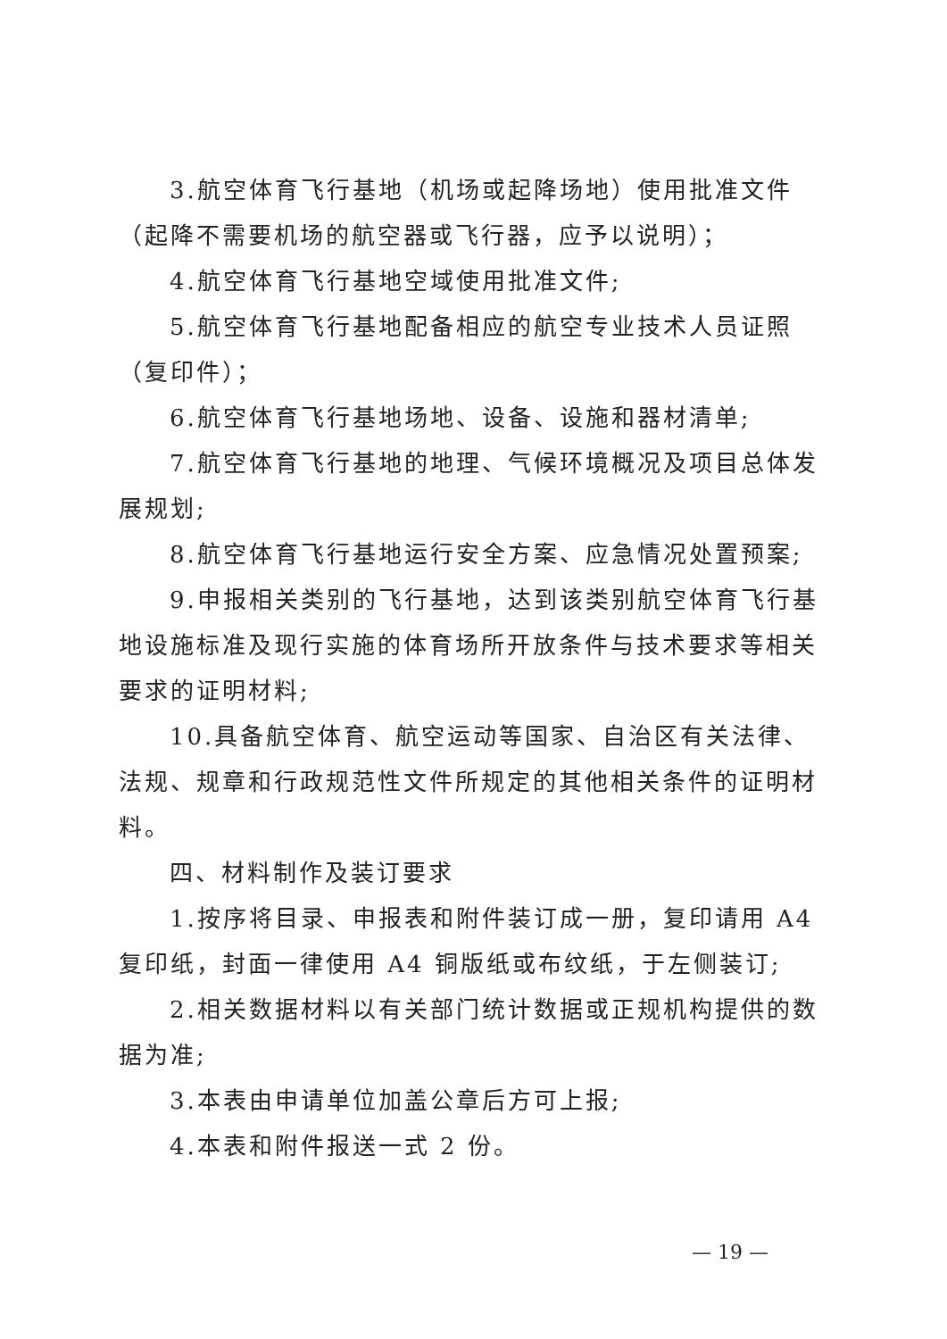3.航空体育飞行基地（机场或起降场地）使用批准文件（起降不需要机场的航空器或飞行器，应予以说明）；
4.航空体育飞行基地空域使用批准文件;
5.航空体育飞行基地配备相应的航空专业技术人员证照（复印件）；
6.航空体育飞行基地场地、设备、设施和器材清单;
7.航空体育飞行基地的地理、气候环境概况及项目总体发展规划;
8.航空体育飞行基地运行安全方案、应急情况处置预案;
9.申报相关类别的飞行基地，达到该类别航空体育飞行基地设施标准及现行实施的体育场所开放条件与技术要求等相关要求的证明材料;
10.具备航空体育、航空运动等国家、自治区有关法律、法规、规章和行政规范性文件所规定的其他相关条件的证明材料。
四、材料制作及装订要求
1.按序将目录、申报表和附件装订成一册，复印请用 A4 复印纸，封面一律使用 A4 铜版纸或布纹纸，于左侧装订;
2.相关数据材料以有关部门统计数据或正规机构提供的数据为准;
3.本表由申请单位加盖公章后方可上报;
4.本表和附件报送一式 2 份。
— 19 —